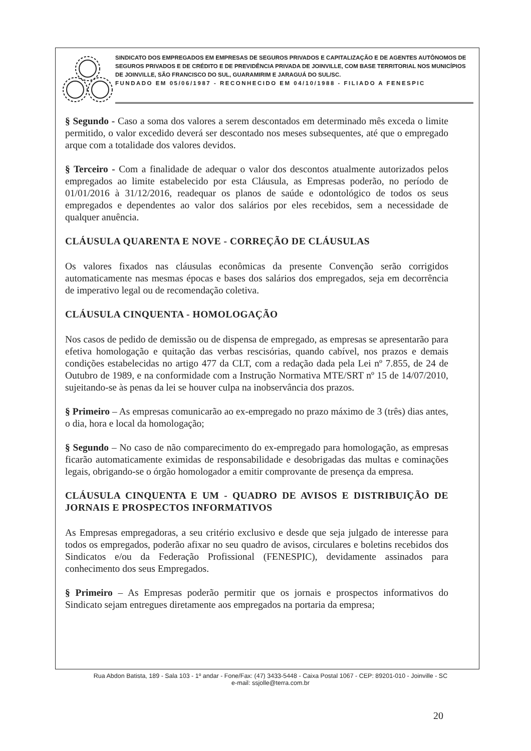SINDICATO DOS EMPREGADOS EM EMPRESAS DE SEGUROS PRIVADOS E CAPITALIZAÇÃO E DE AGENTES AUTÔNOMOS DE SEGUROS PRIVADOS E DE CRÉDITO E DE PREVIDÊNCIA PRIVADA DE JOINVILLE, COM BASE TERRITORIAL NOS MUNICÍPIOS DE JOINVILLE, SÃO FRANCISCO DO SUL, GUARAMIRIM E JARAGUÁ DO SUL/SC.
FUNDADO EM 05/06/1987 - RECONHECIDO EM 04/10/1988 - FILIADO A FENESPIC
§ Segundo - Caso a soma dos valores a serem descontados em determinado mês exceda o limite permitido, o valor excedido deverá ser descontado nos meses subsequentes, até que o empregado arque com a totalidade dos valores devidos.
§ Terceiro - Com a finalidade de adequar o valor dos descontos atualmente autorizados pelos empregados ao limite estabelecido por esta Cláusula, as Empresas poderão, no período de 01/01/2016 à 31/12/2016, readequar os planos de saúde e odontológico de todos os seus empregados e dependentes ao valor dos salários por eles recebidos, sem a necessidade de qualquer anuência.
CLÁUSULA QUARENTA E NOVE - CORREÇÃO DE CLÁUSULAS
Os valores fixados nas cláusulas econômicas da presente Convenção serão corrigidos automaticamente nas mesmas épocas e bases dos salários dos empregados, seja em decorrência de imperativo legal ou de recomendação coletiva.
CLÁUSULA CINQUENTA - HOMOLOGAÇÃO
Nos casos de pedido de demissão ou de dispensa de empregado, as empresas se apresentarão para efetiva homologação e quitação das verbas rescisórias, quando cabível, nos prazos e demais condições estabelecidas no artigo 477 da CLT, com a redação dada pela Lei nº 7.855, de 24 de Outubro de 1989, e na conformidade com a Instrução Normativa MTE/SRT nº 15 de 14/07/2010, sujeitando-se às penas da lei se houver culpa na inobservância dos prazos.
§ Primeiro – As empresas comunicarão ao ex-empregado no prazo máximo de 3 (três) dias antes, o dia, hora e local da homologação;
§ Segundo – No caso de não comparecimento do ex-empregado para homologação, as empresas ficarão automaticamente eximidas de responsabilidade e desobrigadas das multas e cominações legais, obrigando-se o órgão homologador a emitir comprovante de presença da empresa.
CLÁUSULA CINQUENTA E UM - QUADRO DE AVISOS E DISTRIBUIÇÃO DE JORNAIS E PROSPECTOS INFORMATIVOS
As Empresas empregadoras, a seu critério exclusivo e desde que seja julgado de interesse para todos os empregados, poderão afixar no seu quadro de avisos, circulares e boletins recebidos dos Sindicatos e/ou da Federação Profissional (FENESPIC), devidamente assinados para conhecimento dos seus Empregados.
§ Primeiro – As Empresas poderão permitir que os jornais e prospectos informativos do Sindicato sejam entregues diretamente aos empregados na portaria da empresa;
Rua Abdon Batista, 189 - Sala 103 - 1º andar - Fone/Fax: (47) 3433-5448 - Caixa Postal 1067 - CEP: 89201-010 - Joinville - SC
e-mail: ssjolle@terra.com.br
20